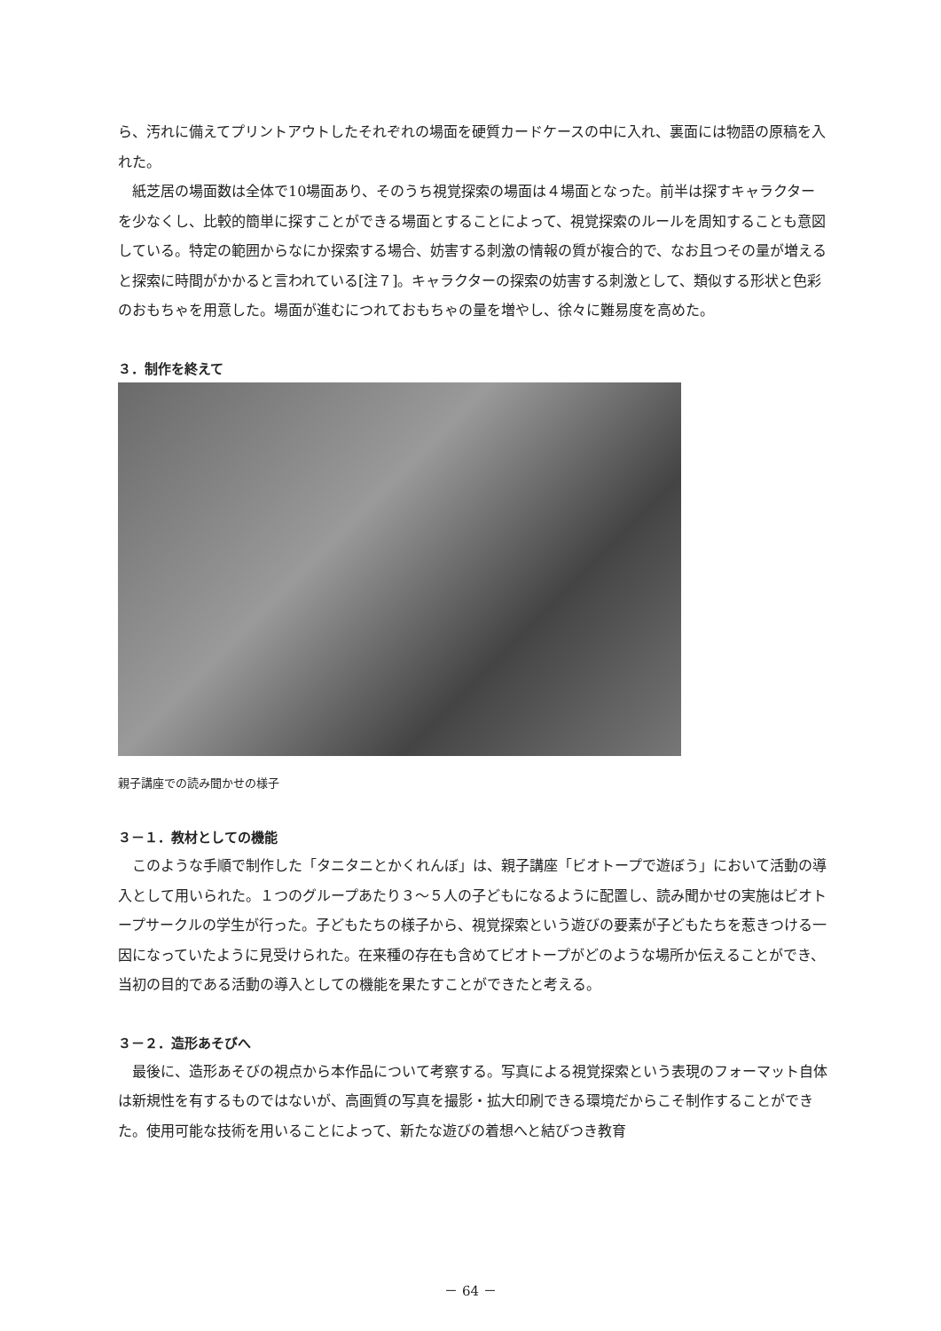ら、汚れに備えてプリントアウトしたそれぞれの場面を硬質カードケースの中に入れ、裏面には物語の原稿を入れた。
紙芝居の場面数は全体で10場面あり、そのうち視覚探索の場面は４場面となった。前半は探すキャラクターを少なくし、比較的簡単に探すことができる場面とすることによって、視覚探索のルールを周知することも意図している。特定の範囲からなにか探索する場合、妨害する刺激の情報の質が複合的で、なお且つその量が増えると探索に時間がかかると言われている[注７]。キャラクターの探索の妨害する刺激として、類似する形状と色彩のおもちゃを用意した。場面が進むにつれておもちゃの量を増やし、徐々に難易度を高めた。
３．制作を終えて
親子講座での読み聞かせの様子
３－１．教材としての機能
このような手順で制作した「タニタニとかくれんぼ」は、親子講座「ビオトープで遊ぼう」において活動の導入として用いられた。１つのグループあたり３～５人の子どもになるように配置し、読み聞かせの実施はビオトープサークルの学生が行った。子どもたちの様子から、視覚探索という遊びの要素が子どもたちを惹きつける一因になっていたように見受けられた。在来種の存在も含めてビオトープがどのような場所か伝えることができ、当初の目的である活動の導入としての機能を果たすことができたと考える。
３－２．造形あそびへ
最後に、造形あそびの視点から本作品について考察する。写真による視覚探索という表現のフォーマット自体は新規性を有するものではないが、高画質の写真を撮影・拡大印刷できる環境だからこそ制作することができた。使用可能な技術を用いることによって、新たな遊びの着想へと結びつき教育
－ 64 －